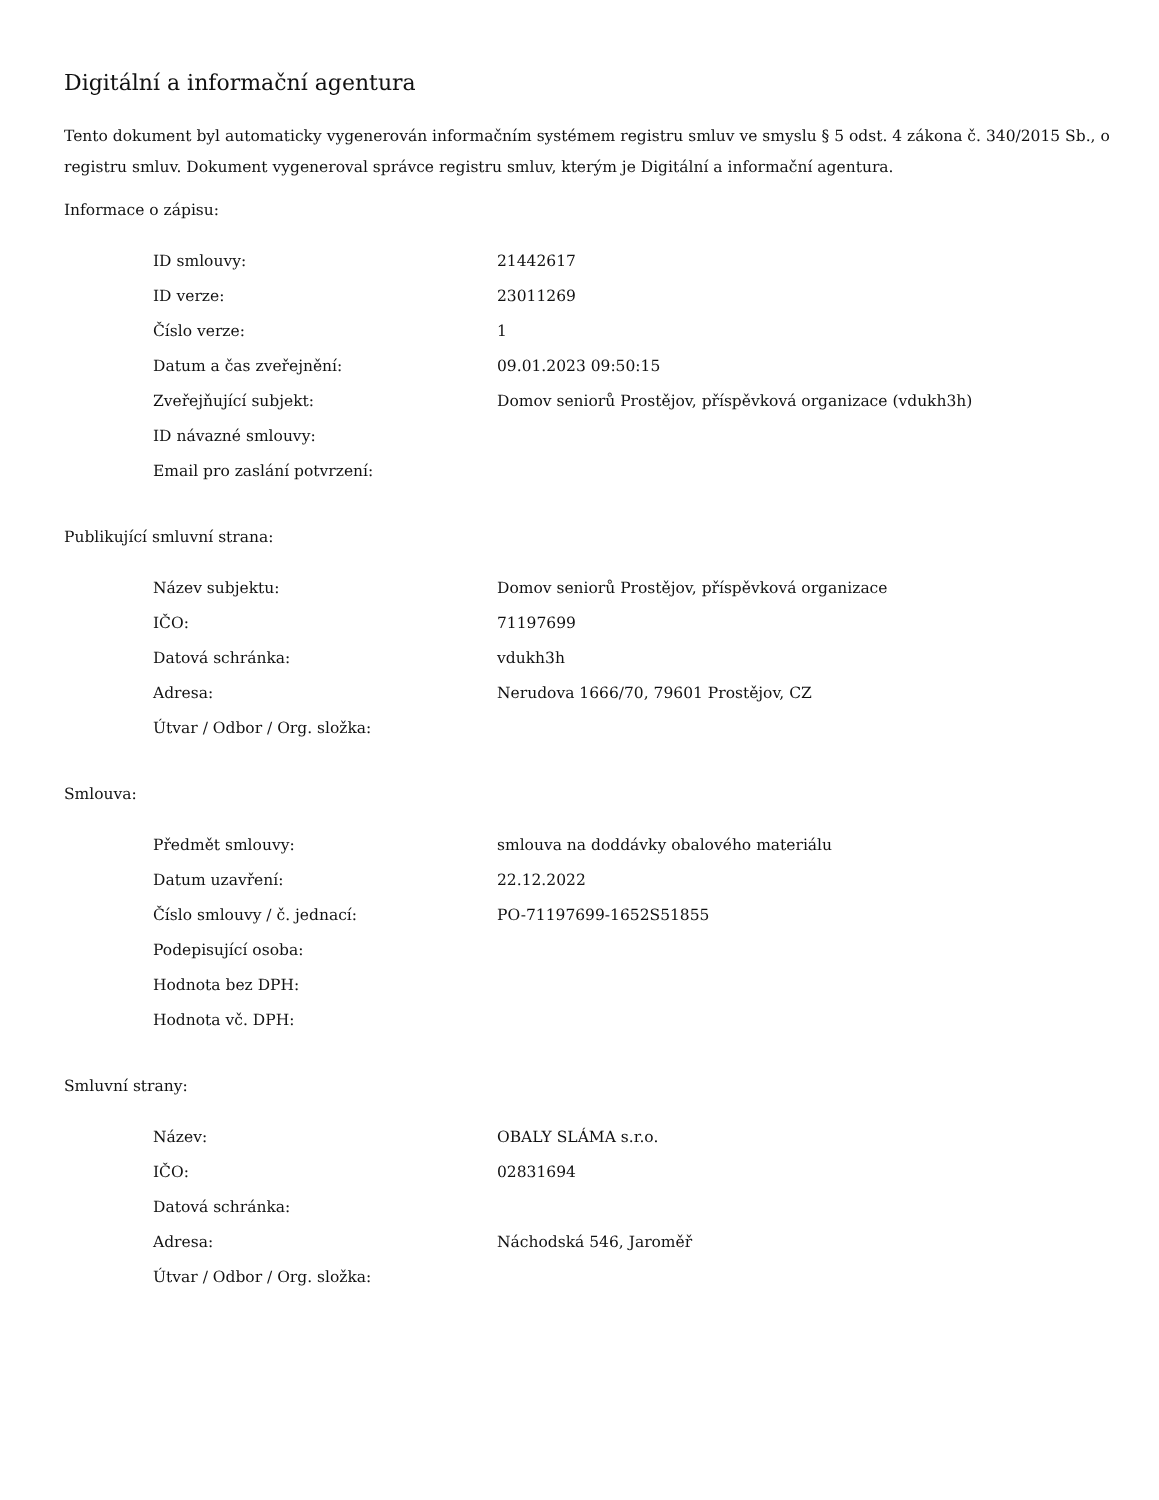Digitální a informační agentura
Tento dokument byl automaticky vygenerován informačním systémem registru smluv ve smyslu § 5 odst. 4 zákona č. 340/2015 Sb., o registru smluv. Dokument vygeneroval správce registru smluv, kterým je Digitální a informační agentura.
Informace o zápisu:
| ID smlouvy: | 21442617 |
| ID verze: | 23011269 |
| Číslo verze: | 1 |
| Datum a čas zveřejnění: | 09.01.2023 09:50:15 |
| Zveřejňující subjekt: | Domov seniorů Prostějov, příspěvková organizace (vdukh3h) |
| ID návazné smlouvy: | |
| Email pro zaslání potvrzení: | |
Publikující smluvní strana:
| Název subjektu: | Domov seniorů Prostějov, příspěvková organizace |
| IČO: | 71197699 |
| Datová schránka: | vdukh3h |
| Adresa: | Nerudova 1666/70, 79601 Prostějov, CZ |
| Útvar / Odbor / Org. složka: | |
Smlouva:
| Předmět smlouvy: | smlouva na doddávky obalového materiálu |
| Datum uzavření: | 22.12.2022 |
| Číslo smlouvy / č. jednací: | PO-71197699-1652S51855 |
| Podepisující osoba: | |
| Hodnota bez DPH: | |
| Hodnota vč. DPH: | |
Smluvní strany:
| Název: | OBALY SLÁMA s.r.o. |
| IČO: | 02831694 |
| Datová schránka: | |
| Adresa: | Náchodská 546, Jaroměř |
| Útvar / Odbor / Org. složka: | |